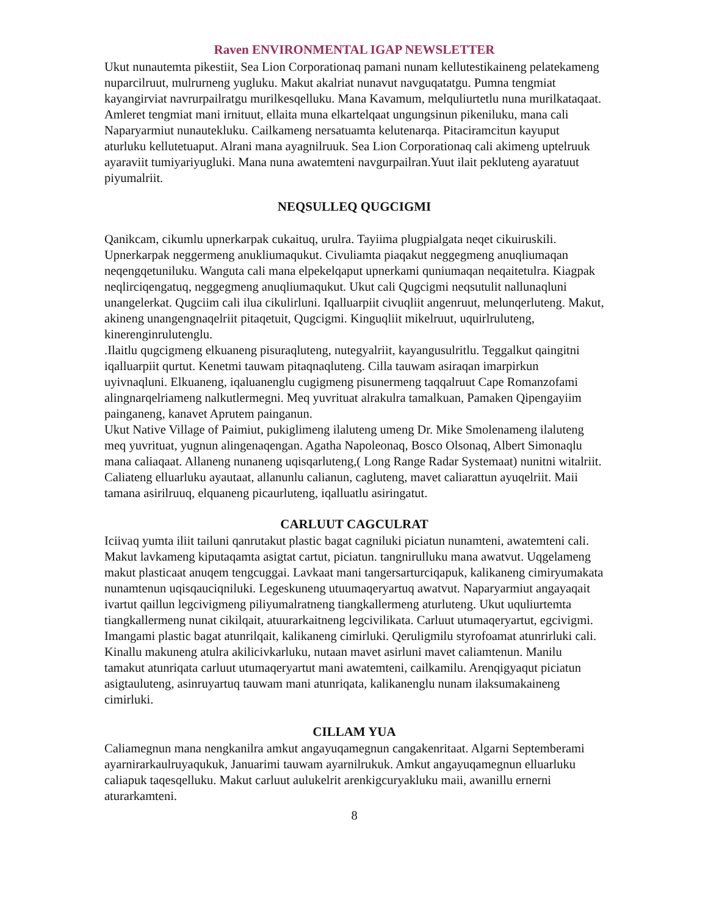Raven ENVIRONMENTAL IGAP NEWSLETTER
Ukut nunautemta pikestiit, Sea Lion Corporationaq pamani nunam kellutestikaineng pelatekameng nuparcilruut, mulrurneng yugluku. Makut akalriat nunavut navguqatatgu. Pumna tengmiat kayangirviat navrurpailratgu murilkesqelluku. Mana Kavamum, melquliurtetlu nuna murilkataqaat. Amleret tengmiat mani irnituut, ellaita muna elkartelqaat ungungsinun pikeniluku, mana cali Naparyarmiut nunautekluku. Cailkameng nersatuamta kelutenarqa. Pitaciramcitun kayuput aturluku kellutetuaput. Alrani mana ayagnilruuk. Sea Lion Corporationaq cali akimeng uptelruuk ayaraviit tumiyariyugluki. Mana nuna awatemteni navgurpailran.Yuut ilait pekluteng ayaratuut piyumalriit.
NEQSULLEQ QUGCIGMI
Qanikcam, cikumlu upnerkarpak cukaituq, urulra. Tayiima plugpialgata neqet cikuiruskili. Upnerkarpak neggermeng anukliumaqukut. Civuliamta piaqakut neggegmeng anuqliumaqan neqengqetuniluku. Wanguta cali mana elpekelqaput upnerkami quniumaqan neqaitetulra. Kiagpak neqlirciqengatuq, neggegmeng anuqliumaqukut. Ukut cali Qugcigmi neqsutulit nallunaqluni unangelerkat. Qugciim cali ilua cikulirluni. Iqalluarpiit civuqliit angenruut, melunqerluteng. Makut, akineng unangengnaqelriit pitaqetuit, Qugcigmi. Kinguqliit mikelruut, uquirlruluteng, kinerenginrulutenglu.
.Ilaitlu qugcigmeng elkuaneng pisuraqluteng, nutegyalriit, kayangusulritlu. Teggalkut qaingitni iqalluarpiit qurtut. Kenetmi tauwam pitaqnaqluteng. Cilla tauwam asiraqan imarpirkun uyivnaqluni. Elkuaneng, iqaluanenglu cugigmeng pisunermeng taqqalruut Cape Romanzofami alingnarqelriameng nalkutlermegni. Meq yuvrituat alrakulra tamalkuan, Pamaken Qipengayiim painganeng, kanavet Aprutem painganun.
Ukut Native Village of Paimiut, pukiglimeng ilaluteng umeng Dr. Mike Smolenameng ilaluteng meq yuvrituat, yugnun alingenaqengan. Agatha Napoleonaq, Bosco Olsonaq, Albert Simonaqlu mana caliaqaat. Allaneng nunaneng uqisqarluteng,( Long Range Radar Systemaat) nunitni witalriit.
Caliateng elluarluku ayautaat, allanunlu calianun, cagluteng, mavet caliarattun ayuqelriit. Maii tamana asirilruuq, elquaneng picaurluteng, iqalluatlu asiringatut.
CARLUUT CAGCULRAT
Iciivaq yumta iliit tailuni qanrutakut plastic bagat cagniluki piciatun nunamteni, awatemteni cali. Makut lavkameng kiputaqamta asigtat cartut, piciatun. tangnirulluku mana awatvut. Uqgelameng makut plasticaat anuqem tengcuggai. Lavkaat mani tangersarturciqapuk, kalikaneng cimiryumakata nunamtenun uqisqauciqniluki. Legeskuneng utuumaqeryartuq awatvut. Naparyarmiut angayaqait ivartut qaillun legcivigmeng piliyumalratneng tiangkallermeng aturluteng. Ukut uquliurtemta tiangkallermeng nunat cikilqait, atuurarkaitneng legcivilikata. Carluut utumaqeryartut, egcivigmi. Imangami plastic bagat atunrilqait, kalikaneng cimirluki. Qeruligmilu styrofoamat atunrirluki cali. Kinallu makuneng atulra akilicivkarluku, nutaan mavet asirluni mavet caliamtenun. Manilu tamakut atunriqata carluut utumaqeryartut mani awatemteni, cailkamilu. Arenqigyaqut piciatun asigtauluteng, asinruyartuq tauwam mani atunriqata, kalikanenglu nunam ilaksumakaineng cimirluki.
CILLAM YUA
Caliamegnun mana nengkanilra amkut angayuqamegnun cangakenritaat. Algarni Septemberami ayarnirarkaulruyaqukuk, Januarimi tauwam ayarnilrukuk. Amkut angayuqamegnun elluarluku caliapuk taqesqelluku. Makut carluut aulukelrit arenkigcuryakluku maii, awanillu ernerni aturarkamteni.
8